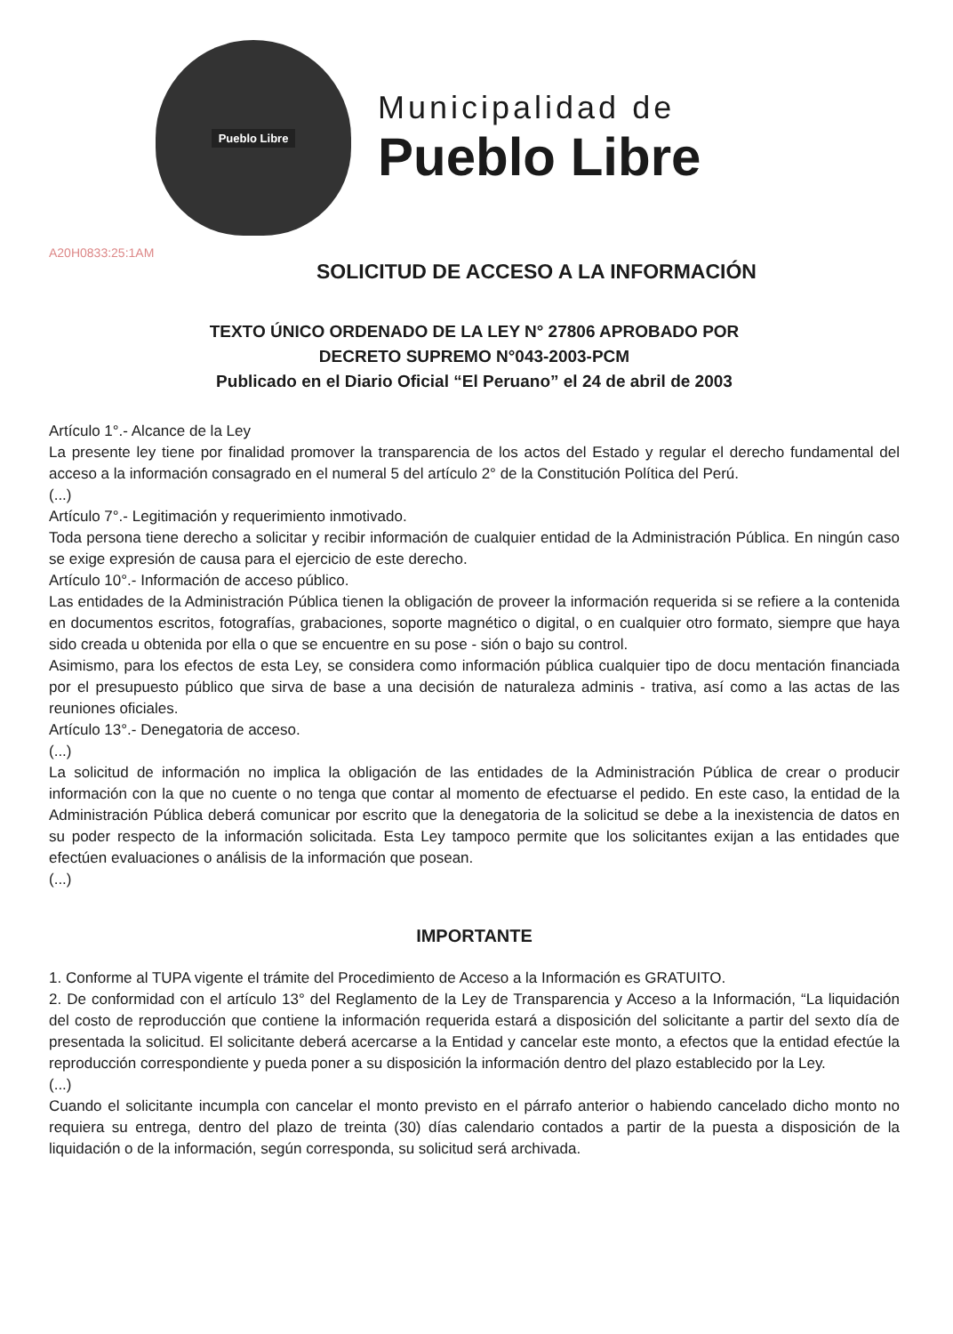Pueblo Libre
Municipalidad de
Pueblo Libre
A20H0833:25:1AM
SOLICITUD DE ACCESO A LA INFORMACIÓN
TEXTO ÚNICO ORDENADO DE LA LEY N° 27806 APROBADO POR
DECRETO SUPREMO N°043-2003-PCM
Publicado en el Diario Oficial “El Peruano” el 24 de abril de 2003
Artículo 1°.- Alcance de la Ley
La presente ley tiene por finalidad promover la transparencia de los actos del Estado y regular el derecho fundamental del acceso a la información consagrado en el numeral 5 del artículo 2° de la Constitución Política del Perú.
(...)
Artículo 7°.- Legitimación y requerimiento inmotivado.
Toda persona tiene derecho a solicitar y recibir información de cualquier entidad de la Administración Pública. En ningún caso se exige expresión de causa para el ejercicio de este derecho.
Artículo 10°.- Información de acceso público.
Las entidades de la Administración Pública tienen la obligación de proveer la información requerida si se refiere a la contenida en documentos escritos, fotografías, grabaciones, soporte magnético o digital, o en cualquier otro formato, siempre que haya sido creada u obtenida por ella o que se encuentre en su pose - sión o bajo su control.
Asimismo, para los efectos de esta Ley, se considera como información pública cualquier tipo de docu mentación financiada por el presupuesto público que sirva de base a una decisión de naturaleza adminis - trativa, así como a las actas de las reuniones oficiales.
Artículo 13°.- Denegatoria de acceso.
(...)
La solicitud de información no implica la obligación de las entidades de la Administración Pública de crear o producir información con la que no cuente o no tenga que contar al momento de efectuarse el pedido. En este caso, la entidad de la Administración Pública deberá comunicar por escrito que la denegatoria de la solicitud se debe a la inexistencia de datos en su poder respecto de la información solicitada. Esta Ley tampoco permite que los solicitantes exijan a las entidades que efectúen evaluaciones o análisis de la información que posean.
(...)
IMPORTANTE
1. Conforme al TUPA vigente el trámite del Procedimiento de Acceso a la Información es GRATUITO.
2. De conformidad con el artículo 13° del Reglamento de la Ley de Transparencia y Acceso a la Información, “La liquidación del costo de reproducción que contiene la información requerida estará a disposición del solicitante a partir del sexto día de presentada la solicitud. El solicitante deberá acercarse a la Entidad y cancelar este monto, a efectos que la entidad efectúe la reproducción correspondiente y pueda poner a su disposición la información dentro del plazo establecido por la Ley.
(...)
Cuando el solicitante incumpla con cancelar el monto previsto en el párrafo anterior o habiendo cancelado dicho monto no requiera su entrega, dentro del plazo de treinta (30) días calendario contados a partir de la puesta a disposición de la liquidación o de la información, según corresponda, su solicitud será archivada.